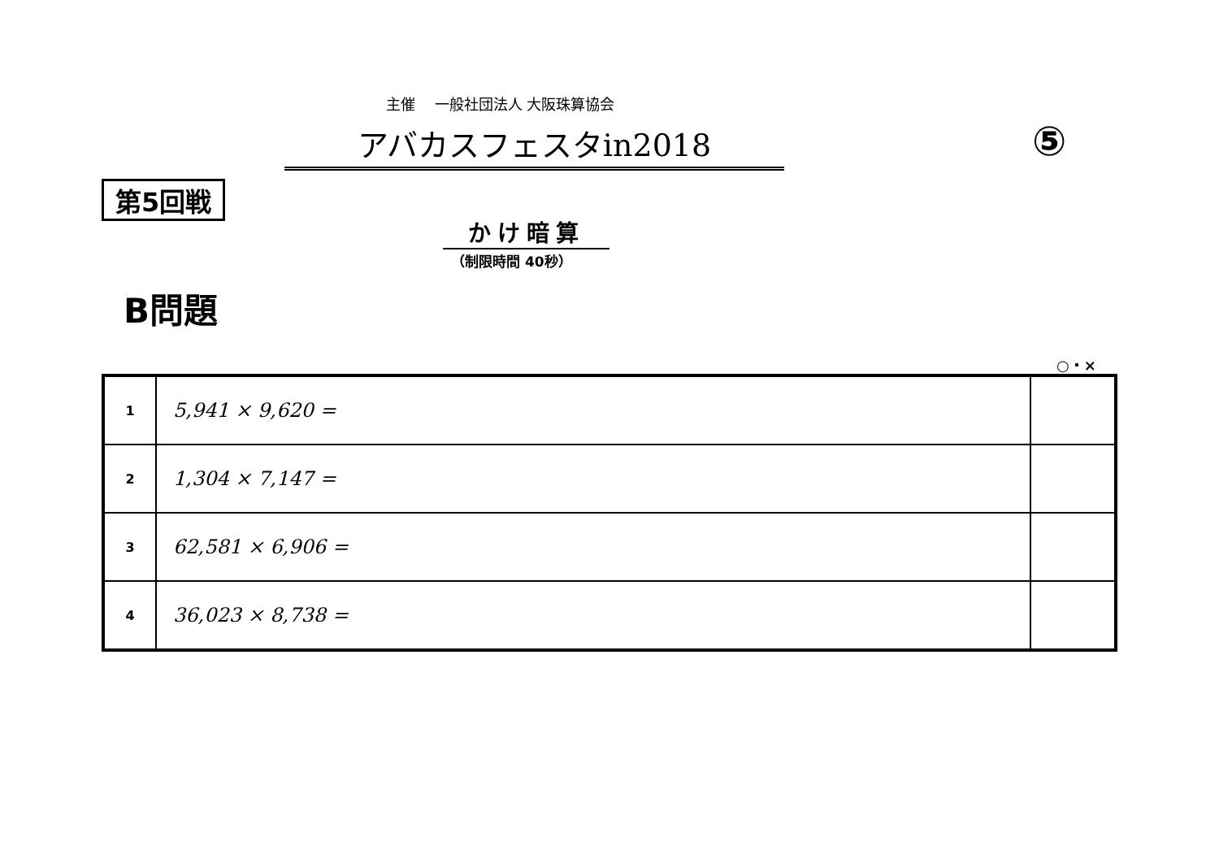主催　 一般社団法人 大阪珠算協会
アバカスフェスタin2018 ⑤
第5回戦
かけ暗算
（制限時間 40秒）
B問題
○・×
| 1 | 5,941 × 9,620 = | |
| 2 | 1,304 × 7,147 = | |
| 3 | 62,581 × 6,906 = | |
| 4 | 36,023 × 8,738 = | |